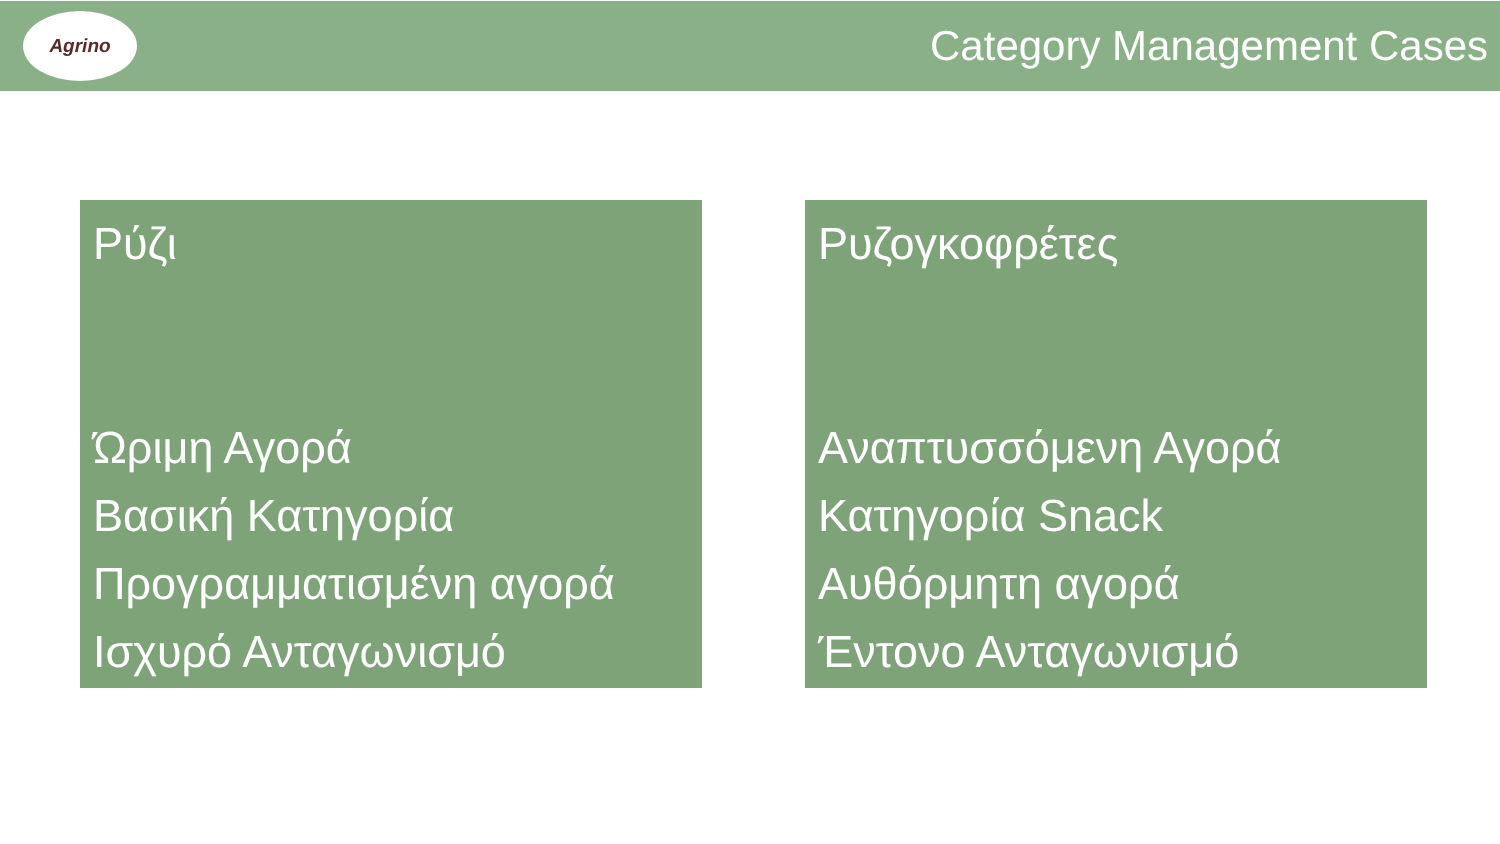Agrino
Category Management Cases
Ρύζι
Ώριμη Αγορά
Βασική Κατηγορία
Προγραμματισμένη αγορά
Ισχυρό Ανταγωνισμό
Ρυζογκοφρέτες
Αναπτυσσόμενη Αγορά
Κατηγορία Snack
Αυθόρμητη αγορά
Έντονο Ανταγωνισμό